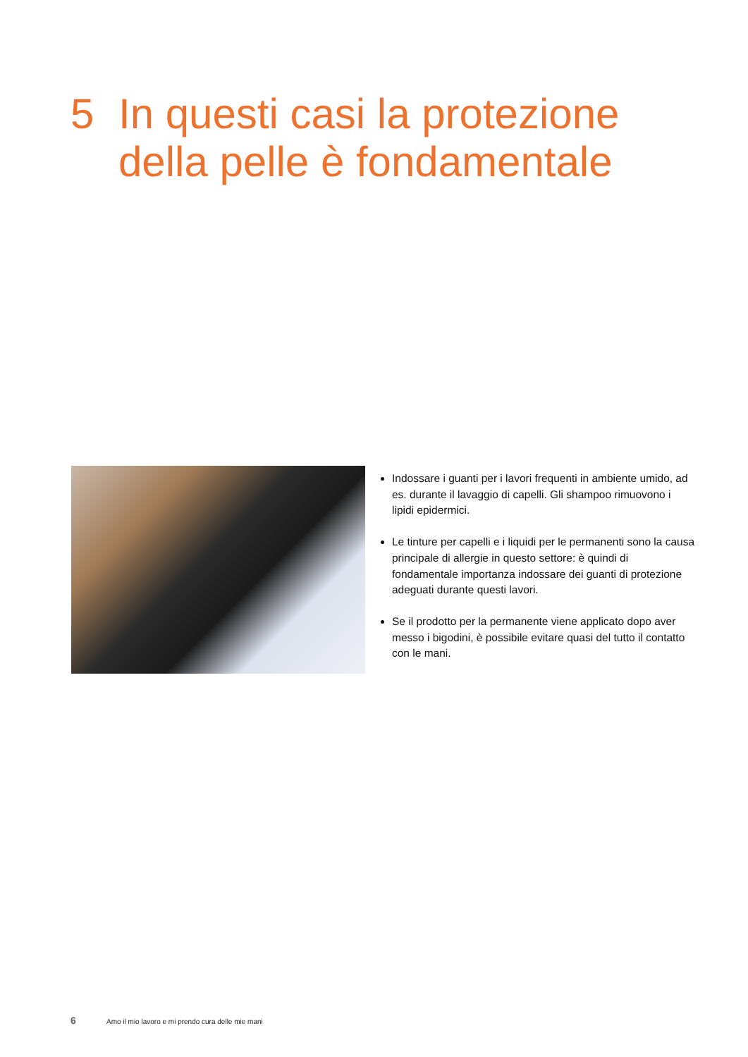5 In questi casi la protezione
della pelle è fondamentale
Indossare i guanti per i lavori frequenti in ambiente umido, ad es. durante il lavaggio di capelli. Gli shampoo rimuovono i lipidi epidermici.
Le tinture per capelli e i liquidi per le permanenti sono la causa principale di allergie in questo settore: è quindi di fondamentale importanza indossare dei guanti di protezione adeguati durante questi lavori.
Se il prodotto per la permanente viene applicato dopo aver messo i bigodini, è possibile evitare quasi del tutto il contatto con le mani.
6 Amo il mio lavoro e mi prendo cura delle mie mani